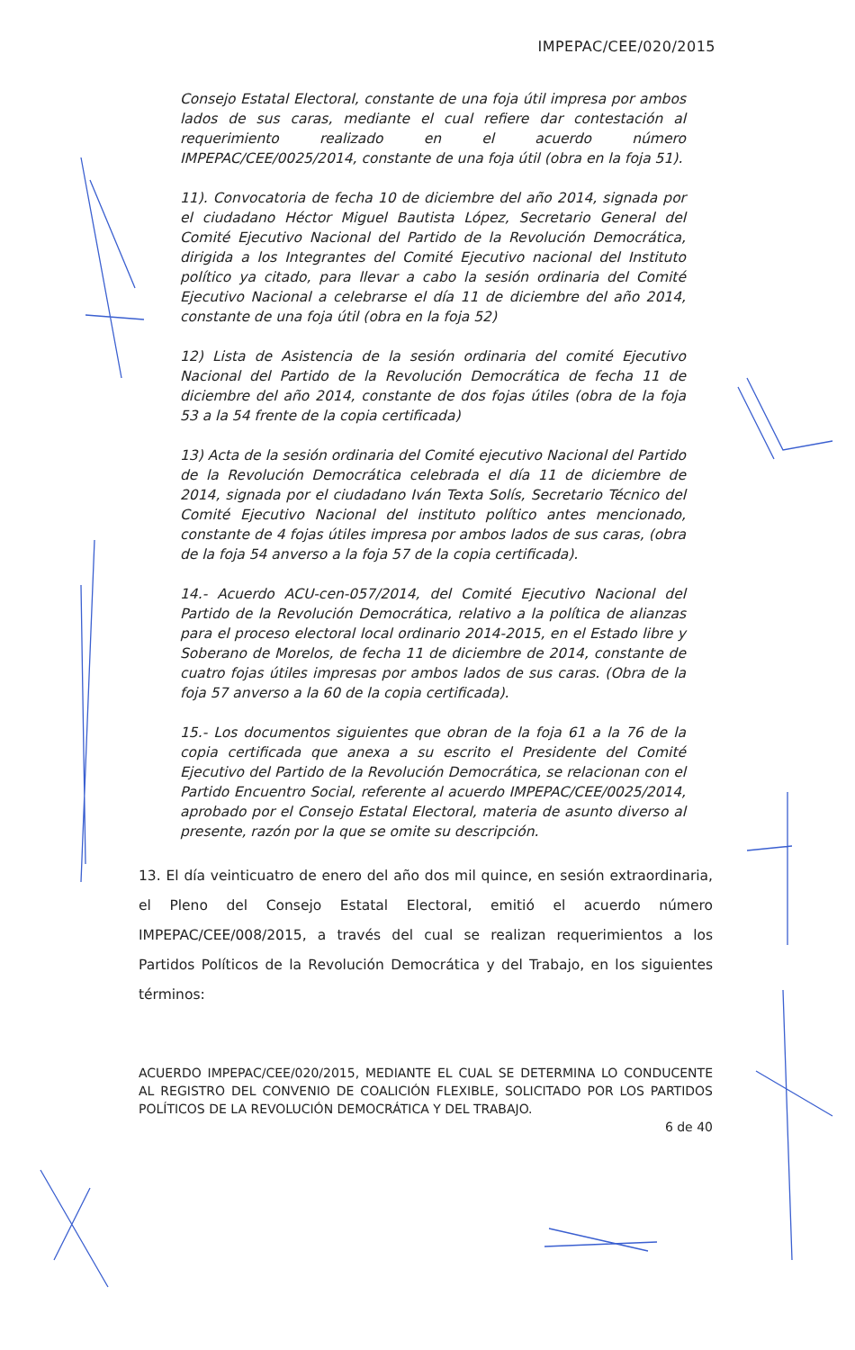IMPEPAC/CEE/020/2015
Consejo Estatal Electoral, constante de una foja útil impresa por ambos lados de sus caras, mediante el cual refiere dar contestación al requerimiento realizado en el acuerdo número IMPEPAC/CEE/0025/2014, constante de una foja útil (obra en la foja 51).
11). Convocatoria de fecha 10 de diciembre del año 2014, signada por el ciudadano Héctor Miguel Bautista López, Secretario General del Comité Ejecutivo Nacional del Partido de la Revolución Democrática, dirigida a los Integrantes del Comité Ejecutivo nacional del Instituto político ya citado, para llevar a cabo la sesión ordinaria del Comité Ejecutivo Nacional a celebrarse el día 11 de diciembre del año 2014, constante de una foja útil (obra en la foja 52)
12) Lista de Asistencia de la sesión ordinaria del comité Ejecutivo Nacional del Partido de la Revolución Democrática de fecha 11 de diciembre del año 2014, constante de dos fojas útiles (obra de la foja 53 a la 54 frente de la copia certificada)
13) Acta de la sesión ordinaria del Comité ejecutivo Nacional del Partido de la Revolución Democrática celebrada el día 11 de diciembre de 2014, signada por el ciudadano Iván Texta Solís, Secretario Técnico del Comité Ejecutivo Nacional del instituto político antes mencionado, constante de 4 fojas útiles impresa por ambos lados de sus caras, (obra de la foja 54 anverso a la foja 57 de la copia certificada).
14.- Acuerdo ACU-cen-057/2014, del Comité Ejecutivo Nacional del Partido de la Revolución Democrática, relativo a la política de alianzas para el proceso electoral local ordinario 2014-2015, en el Estado libre y Soberano de Morelos, de fecha 11 de diciembre de 2014, constante de cuatro fojas útiles impresas por ambos lados de sus caras. (Obra de la foja 57 anverso a la 60 de la copia certificada).
15.- Los documentos siguientes que obran de la foja 61 a la 76 de la copia certificada que anexa a su escrito el Presidente del Comité Ejecutivo del Partido de la Revolución Democrática, se relacionan con el Partido Encuentro Social, referente al acuerdo IMPEPAC/CEE/0025/2014, aprobado por el Consejo Estatal Electoral, materia de asunto diverso al presente, razón por la que se omite su descripción.
13. El día veinticuatro de enero del año dos mil quince, en sesión extraordinaria, el Pleno del Consejo Estatal Electoral, emitió el acuerdo número IMPEPAC/CEE/008/2015, a través del cual se realizan requerimientos a los Partidos Políticos de la Revolución Democrática y del Trabajo, en los siguientes términos:
ACUERDO IMPEPAC/CEE/020/2015, MEDIANTE EL CUAL SE DETERMINA LO CONDUCENTE AL REGISTRO DEL CONVENIO DE COALICIÓN FLEXIBLE, SOLICITADO POR LOS PARTIDOS POLÍTICOS DE LA REVOLUCIÓN DEMOCRÁTICA Y DEL TRABAJO.
6 de 40